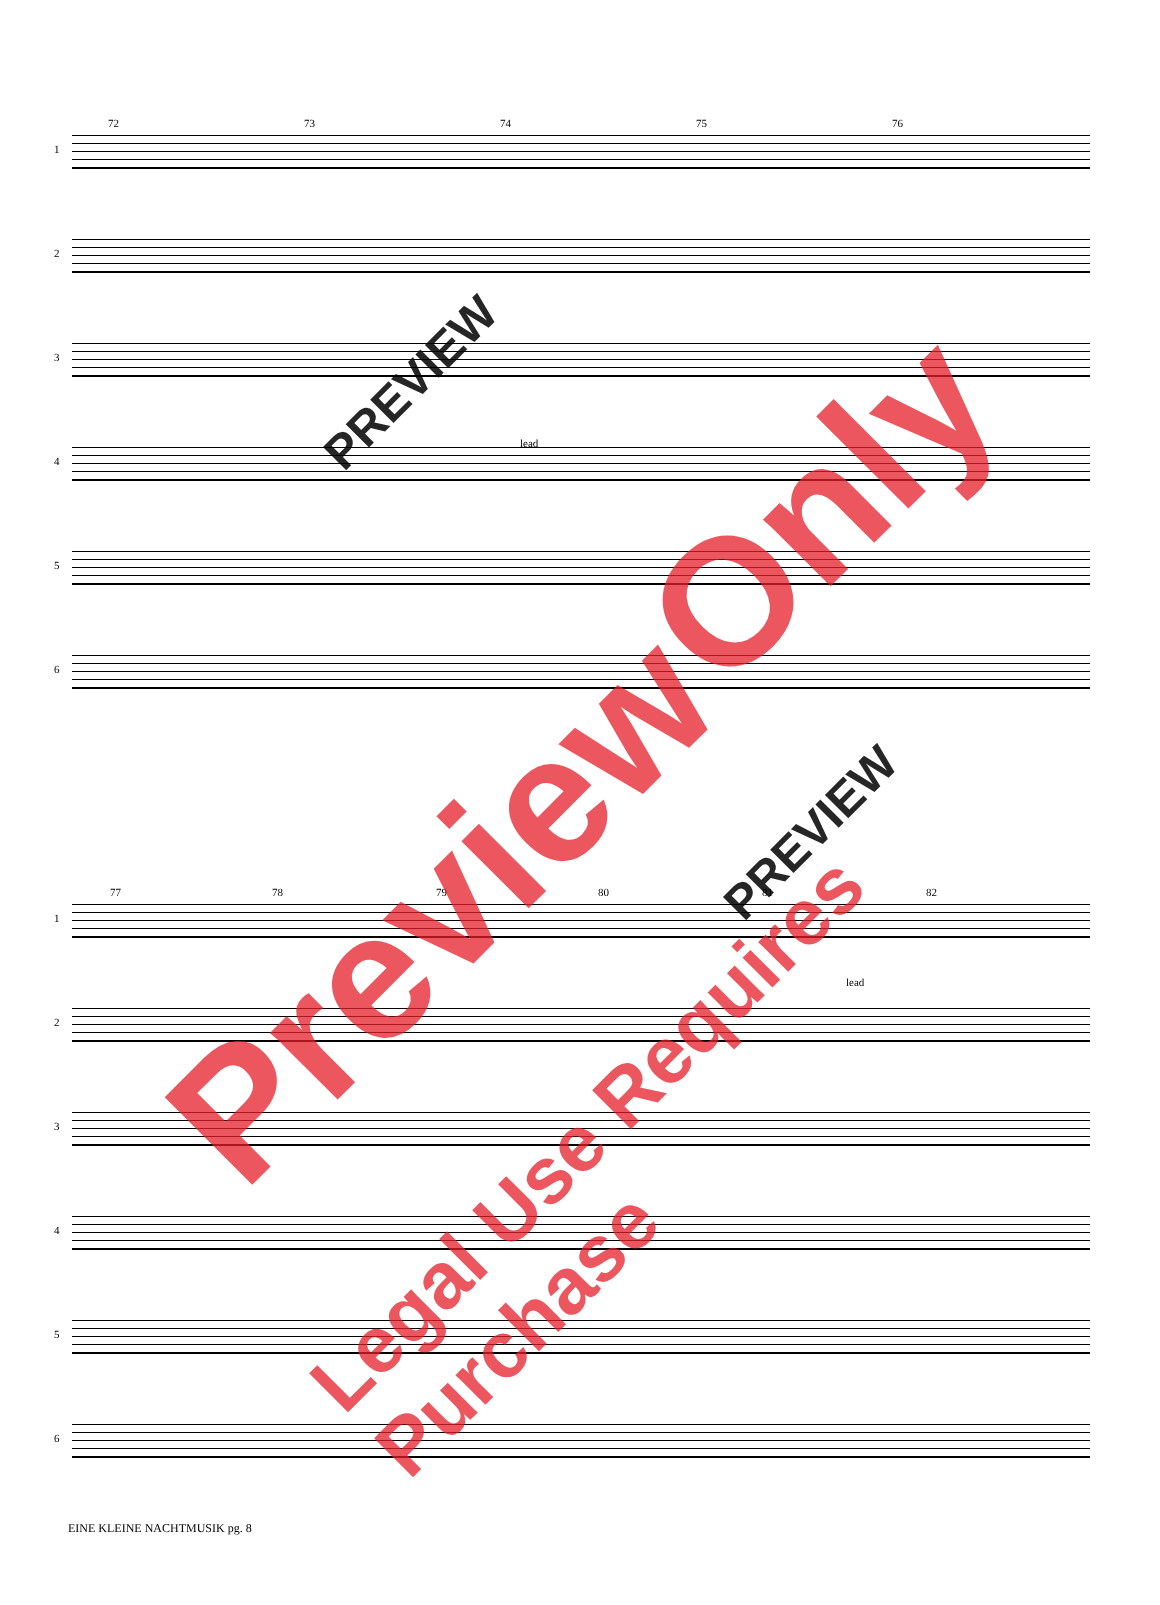1
72 73 74 75 76
2
3
4
lead
5
6
1
77 78 79 80 81 82
2
lead
3
4
5
6
EINE KLEINE NACHTMUSIK pg. 8
PREVIEW
PREVIEW
Preview
Only
Legal Use Requires Purchase